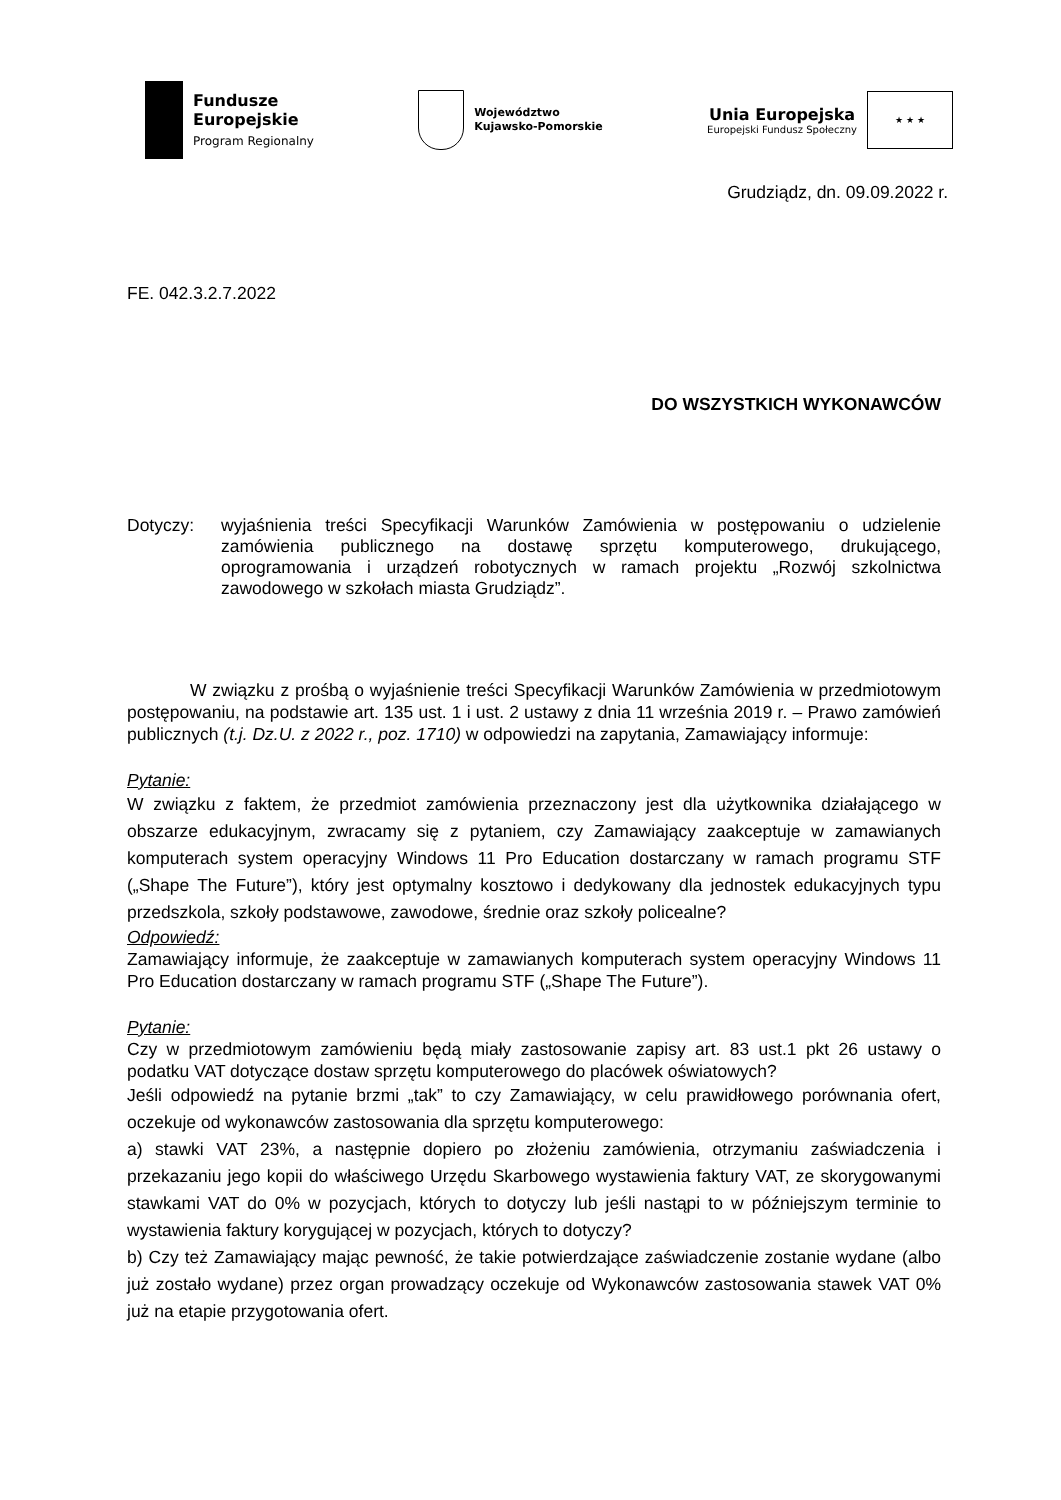Fundusze
Europejskie
Program Regionalny
Województwo
Kujawsko-Pomorskie
Unia Europejska
Europejski Fundusz Społeczny
★ ★ ★
Grudziądz, dn. 09.09.2022 r.
FE. 042.3.2.7.2022
DO WSZYSTKICH WYKONAWCÓW
Dotyczy: wyjaśnienia treści Specyfikacji Warunków Zamówienia w postępowaniu o udzielenie zamówienia publicznego na dostawę sprzętu komputerowego, drukującego, oprogramowania i urządzeń robotycznych w ramach projektu „Rozwój szkolnictwa zawodowego w szkołach miasta Grudziądz”.
W związku z prośbą o wyjaśnienie treści Specyfikacji Warunków Zamówienia w przedmiotowym postępowaniu, na podstawie art. 135 ust. 1 i ust. 2 ustawy z dnia 11 września 2019 r. – Prawo zamówień publicznych (t.j. Dz.U. z 2022 r., poz. 1710) w odpowiedzi na zapytania, Zamawiający informuje:
Pytanie:
W związku z faktem, że przedmiot zamówienia przeznaczony jest dla użytkownika działającego w obszarze edukacyjnym, zwracamy się z pytaniem, czy Zamawiający zaakceptuje w zamawianych komputerach system operacyjny Windows 11 Pro Education dostarczany w ramach programu STF („Shape The Future”), który jest optymalny kosztowo i dedykowany dla jednostek edukacyjnych typu przedszkola, szkoły podstawowe, zawodowe, średnie oraz szkoły policealne?
Odpowiedź:
Zamawiający informuje, że zaakceptuje w zamawianych komputerach system operacyjny Windows 11 Pro Education dostarczany w ramach programu STF („Shape The Future”).
Pytanie:
Czy w przedmiotowym zamówieniu będą miały zastosowanie zapisy art. 83 ust.1 pkt 26 ustawy o podatku VAT dotyczące dostaw sprzętu komputerowego do placówek oświatowych?
Jeśli odpowiedź na pytanie brzmi „tak” to czy Zamawiający, w celu prawidłowego porównania ofert, oczekuje od wykonawców zastosowania dla sprzętu komputerowego:
a) stawki VAT 23%, a następnie dopiero po złożeniu zamówienia, otrzymaniu zaświadczenia i przekazaniu jego kopii do właściwego Urzędu Skarbowego wystawienia faktury VAT, ze skorygowanymi stawkami VAT do 0% w pozycjach, których to dotyczy lub jeśli nastąpi to w późniejszym terminie to wystawienia faktury korygującej w pozycjach, których to dotyczy?
b) Czy też Zamawiający mając pewność, że takie potwierdzające zaświadczenie zostanie wydane (albo już zostało wydane) przez organ prowadzący oczekuje od Wykonawców zastosowania stawek VAT 0% już na etapie przygotowania ofert.